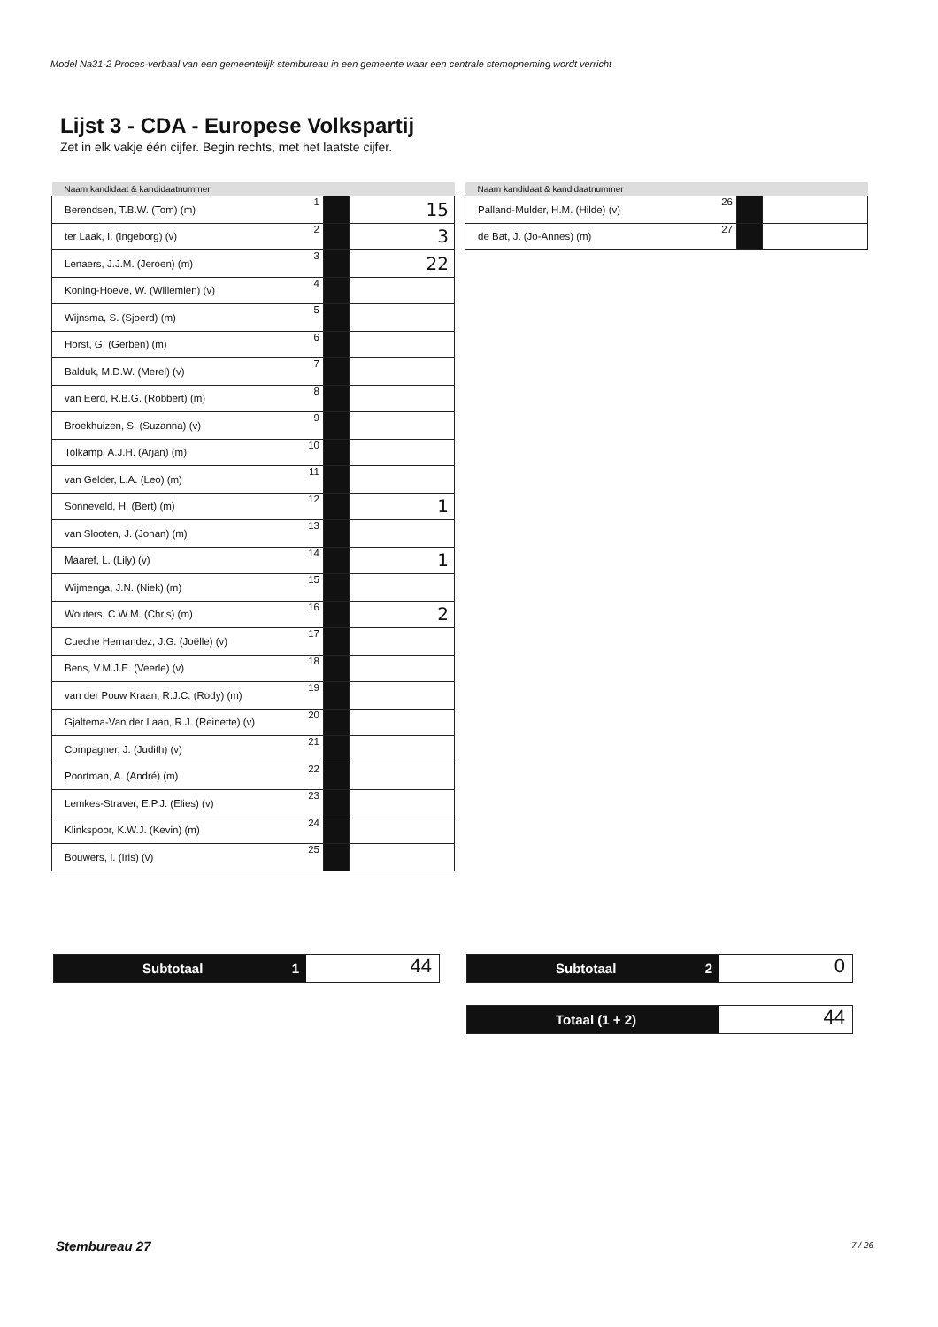Model Na31-2 Proces-verbaal van een gemeentelijk stembureau in een gemeente waar een centrale stemopneming wordt verricht
Lijst 3 - CDA - Europese Volkspartij
Zet in elk vakje één cijfer. Begin rechts, met het laatste cijfer.
| Naam kandidaat & kandidaatnummer | | | |
| --- | --- | --- | --- |
| Berendsen, T.B.W. (Tom) (m) | 1 | | 15 |
| ter Laak, I. (Ingeborg) (v) | 2 | | 3 |
| Lenaers, J.J.M. (Jeroen) (m) | 3 | | 22 |
| Koning-Hoeve, W. (Willemien) (v) | 4 | | |
| Wijnsma, S. (Sjoerd) (m) | 5 | | |
| Horst, G. (Gerben) (m) | 6 | | |
| Balduk, M.D.W. (Merel) (v) | 7 | | |
| van Eerd, R.B.G. (Robbert) (m) | 8 | | |
| Broekhuizen, S. (Suzanna) (v) | 9 | | |
| Tolkamp, A.J.H. (Arjan) (m) | 10 | | |
| van Gelder, L.A. (Leo) (m) | 11 | | |
| Sonneveld, H. (Bert) (m) | 12 | | 1 |
| van Slooten, J. (Johan) (m) | 13 | | |
| Maaref, L. (Lily) (v) | 14 | | 1 |
| Wijmenga, J.N. (Niek) (m) | 15 | | |
| Wouters, C.W.M. (Chris) (m) | 16 | | 2 |
| Cueche Hernandez, J.G. (Joëlle) (v) | 17 | | |
| Bens, V.M.J.E. (Veerle) (v) | 18 | | |
| van der Pouw Kraan, R.J.C. (Rody) (m) | 19 | | |
| Gjaltema-Van der Laan, R.J. (Reinette) (v) | 20 | | |
| Compagner, J. (Judith) (v) | 21 | | |
| Poortman, A. (André) (m) | 22 | | |
| Lemkes-Straver, E.P.J. (Elies) (v) | 23 | | |
| Klinkspoor, K.W.J. (Kevin) (m) | 24 | | |
| Bouwers, I. (Iris) (v) | 25 | | |
| Naam kandidaat & kandidaatnummer | | | |
| --- | --- | --- | --- |
| Palland-Mulder, H.M. (Hilde) (v) | 26 | | |
| de Bat, J. (Jo-Annes) (m) | 27 | | |
Subtotaal 1
44
Subtotaal 2
0
Totaal (1 + 2)
44
Stembureau 27 7 / 26